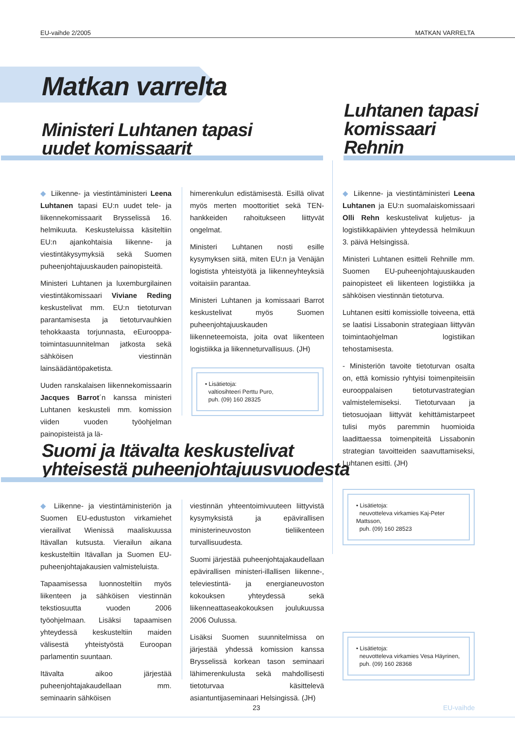EU-vaihde 2/2005 MATKAN VARRELTA
Matkan varrelta
Ministeri Luhtanen tapasi
uudet komissaarit
Luhtanen tapasi
komissaari
Rehnin
◆ Liikenne- ja viestintäministeri Leena Luhtanen tapasi EU:n uudet tele- ja liikennekomissaarit Brysselissä 16. helmikuuta. Keskusteluissa käsiteltiin EU:n ajankohtaisia liikenne- ja viestintäkysymyksiä sekä Suomen puheenjohtajuuskauden painopisteitä.
Ministeri Luhtanen ja luxemburgilainen viestintäkomissaari Viviane Reding keskustelivat mm. EU:n tietoturvan parantamisesta ja tietoturvauhkien tehokkaasta torjunnasta, eEurooppa-toimintasuunnitelman jatkosta sekä sähköisen viestinnän lainsäädäntöpaketista.
Uuden ranskalaisen liikennekomissaarin Jacques Barrot´n kanssa ministeri Luhtanen keskusteli mm. komission viiden vuoden työohjelman painopisteistä ja lä-
himerenkulun edistämisestä. Esillä olivat myös merten moottoritiet sekä TEN-hankkeiden rahoitukseen liittyvät ongelmat.
Ministeri Luhtanen nosti esille kysymyksen siitä, miten EU:n ja Venäjän logistista yhteistyötä ja liikenneyhteyksiä voitaisiin parantaa.
Ministeri Luhtanen ja komissaari Barrot keskustelivat myös Suomen puheenjohtajuuskauden liikenneteemoista, joita ovat liikenteen logistiikka ja liikenneturvallisuus. (JH)
• Lisätietoja:
valtiosihteeri Perttu Puro,
puh. (09) 160 28325
◆ Liikenne- ja viestintäministeri Leena Luhtanen ja EU:n suomalaiskomissaari Olli Rehn keskustelivat kuljetus- ja logistiikkapäivien yhteydessä helmikuun 3. päivä Helsingissä.
Ministeri Luhtanen esitteli Rehnille mm. Suomen EU-puheenjohtajuuskauden painopisteet eli liikenteen logistiikka ja sähköisen viestinnän tietoturva.
Luhtanen esitti komissiolle toiveena, että se laatisi Lissabonin strategiaan liittyvän toimintaohjelman logistiikan tehostamisesta.
- Ministeriön tavoite tietoturvan osalta on, että komissio ryhtyisi toimenpiteisiin eurooppalaisen tietoturvastrategian valmistelemiseksi. Tietoturvaan ja tietosuojaan liittyvät kehittämistarpeet tulisi myös paremmin huomioida laadittaessa toimenpiteitä Lissabonin strategian tavoitteiden saavuttamiseksi, Luhtanen esitti. (JH)
• Lisätietoja:
neuvotteleva virkamies Kaj-Peter Mattsson,
puh. (09) 160 28523
Suomi ja Itävalta keskustelivat
yhteisestä puheenjohtajuusvuodesta
◆ Liikenne- ja viestintäministeriön ja Suomen EU-edustuston virkamiehet vierailivat Wienissä maaliskuussa Itävallan kutsusta. Vierailun aikana keskusteltiin Itävallan ja Suomen EU-puheenjohtajakausien valmisteluista.
Tapaamisessa luonnosteltiin myös liikenteen ja sähköisen viestinnän tekstiosuutta vuoden 2006 työohjelmaan. Lisäksi tapaamisen yhteydessä keskusteltiin maiden välisestä yhteistyöstä Euroopan parlamentin suuntaan.
Itävalta aikoo järjestää puheenjohtajakaudellaan mm. seminaarin sähköisen
viestinnän yhteentoimivuuteen liittyvistä kysymyksistä ja epävirallisen ministerineuvoston tieliikenteen turvallisuudesta.
Suomi järjestää puheenjohtajakaudellaan epävirallisen ministeri-illallisen liikenne-, televiestintä- ja energianeuvoston kokouksen yhteydessä sekä liikenneattaseakokouksen joulukuussa 2006 Oulussa.
Lisäksi Suomen suunnitelmissa on järjestää yhdessä komission kanssa Brysselissä korkean tason seminaari lähimerenkulusta sekä mahdollisesti tietoturvaa käsittelevä asiantuntijaseminaari Helsingissä. (JH)
• Lisätietoja:
neuvotteleva virkamies Vesa Häyrinen,
puh. (09) 160 28368
23 EU-vaihde